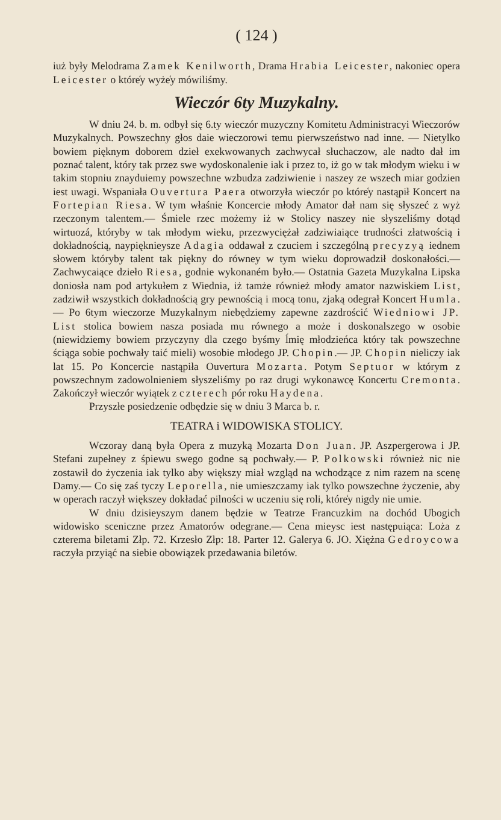( 124 )
iuż były Melodrama Zamek Kenilworth, Drama Hrabia Leicester, nakoniec opera Leicester o które̒y wyże̒y mówiliśmy.
Wieczór 6ty Muzykalny.
W dniu 24. b. m. odbył się 6.ty wieczór muzyczny Komitetu Administracyi Wieczorów Muzykalnych. Powszechny głos daie wieczorowi temu pierwszeństwo nad inne. — Nietylko bowiem pięknym doborem dzieł exekwowanych zachwycał słuchaczow, ale nadto dał im poznać talent, który tak przez swe wydoskonalenie iak i przez to, iż go w tak młodym wieku i w takim stopniu znayduiemy powszechne wzbudza zadziwienie i naszey ze wszech miar godzien iest uwagi. Wspaniała Ouvertura Paera otworzyła wieczór po które̒y nastąpił Koncert na Fortepian Riesa. W tym właśnie Koncercie młody Amator dał nam się słyszeć z wyż rzeczonym talentem.— Śmiele rzec możemy iż w Stolicy naszey nie słyszeliśmy dotąd wirtuozá, któryby w tak młodym wieku, przezwyciężał zadziwiaiące trudności złatwością i dokładnością, nayp​ięknieysze Adagia oddawał z czuciem i szczególną precyzyą iednem słowem któryby talent tak piękny do równey w tym wieku doprowadził doskonałości.— Zachwycaiące dzieło Riesa, godnie wykonaném było.— Ostatnia Gazeta Muzykalna Lipska doniosła nam pod artykułem z Wiednia, iż tamże również młody amator nazwiskiem List, zadziwił wszystkich dokładnością gry pewnością i mocą tonu, zjaką odegrał Koncert Humla. — Po 6tym wieczorze Muzykalnym niebędziemy zapewne zazdrościć Wiedniowi JP. List stolica bowiem nasza posiada mu równego a może i doskonalszego w osobie (niewidziemy bowiem przyczyny dla czego byśmy ĺmię młodzieńca który tak powszechne ściąga sobie pochwały taić mieli) wosobie młodego JP. Chopin.— JP. Chopin nieliczy iak lat 15. Po Koncercie nastąpiła Ouvertura Mozarta. Potym Septuor w którym z powszechnym zadowolnieniem słyszeliśmy po raz drugi wykonawcę Koncertu Cremonta. Zakończył wieczór wyiątek z czterech pór roku Haydena.
Przyszłe posiedzenie odbędzie się w dniu 3 Marca b. r.
TEATRA i WIDOWISKA STOLICY.
Wczoray daną była Opera z muzyką Mozarta Don Juan. JP. Aszpergerowa i JP. Stefani zupełney z śpiewu swego godne są pochwały.— P. Polkowski również nic nie zostawił do życzenia iak tylko aby większy miał wzgląd na wchodzące z nim razem na scenę Damy.— Co się zaś tyczy Leporella, nie umieszczamy iak tylko powszechne życzenie, aby w operach raczył większey dokładać pilności w uczeniu się roli, które̒y nigdy nie umie.
W dniu dzisieyszym danem będzie w Teatrze Francuzkim na dochód Ubogich widowisko sceniczne przez Amatorów odegrane.— Cena mieysc iest następuiąca: Loża z czterema biletami Złp. 72. Krzesło Złp: 18. Parter 12. Galerya 6. JO. Xiężna Gedroycowa raczyła przyiąć na siebie obowiązek przedawania biletów.